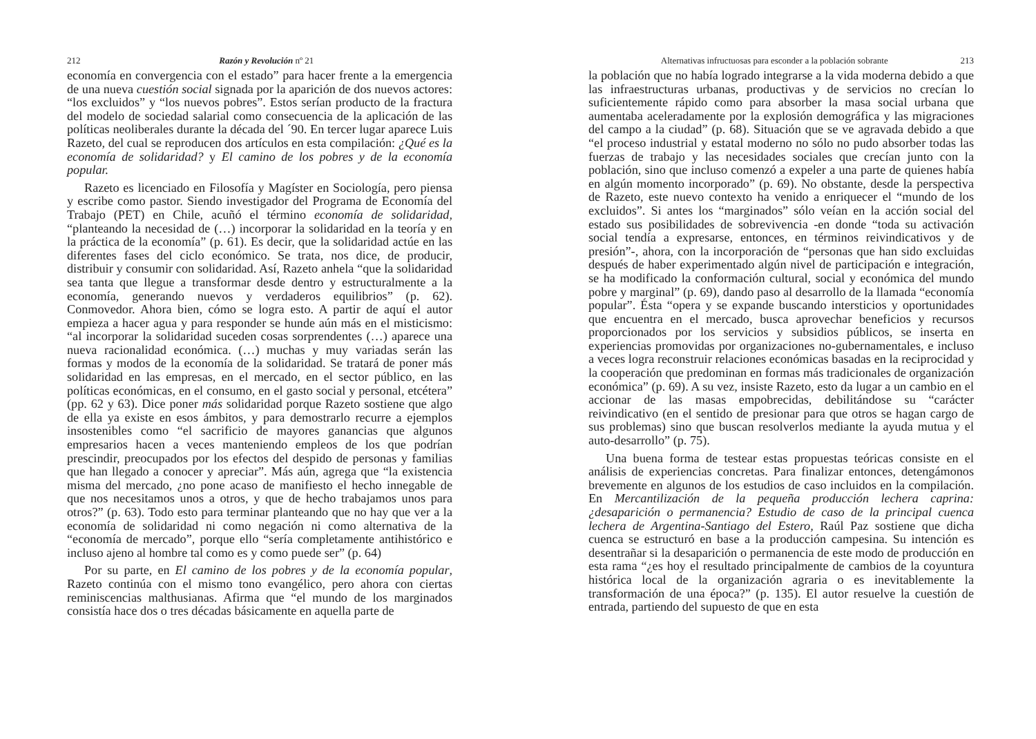212 Razón y Revolución nº 21
economía en convergencia con el estado” para hacer frente a la emergencia de una nueva cuestión social signada por la aparición de dos nuevos actores: “los excluidos” y “los nuevos pobres”. Estos serían producto de la fractura del modelo de sociedad salarial como consecuencia de la aplicación de las políticas neoliberales durante la década del ´90. En tercer lugar aparece Luis Razeto, del cual se reproducen dos artículos en esta compilación: ¿Qué es la economía de solidaridad? y El camino de los pobres y de la economía popular.
Razeto es licenciado en Filosofía y Magíster en Sociología, pero piensa y escribe como pastor. Siendo investigador del Programa de Economía del Trabajo (PET) en Chile, acuñó el término economía de solidaridad, “planteando la necesidad de (…) incorporar la solidaridad en la teoría y en la práctica de la economía” (p. 61). Es decir, que la solidaridad actúe en las diferentes fases del ciclo económico. Se trata, nos dice, de producir, distribuir y consumir con solidaridad. Así, Razeto anhela “que la solidaridad sea tanta que llegue a transformar desde dentro y estructuralmente a la economía, generando nuevos y verdaderos equilibrios” (p. 62). Conmovedor. Ahora bien, cómo se logra esto. A partir de aquí el autor empieza a hacer agua y para responder se hunde aún más en el misticismo: “al incorporar la solidaridad suceden cosas sorprendentes (…) aparece una nueva racionalidad económica. (…) muchas y muy variadas serán las formas y modos de la economía de la solidaridad. Se tratará de poner más solidaridad en las empresas, en el mercado, en el sector público, en las políticas económicas, en el consumo, en el gasto social y personal, etcétera” (pp. 62 y 63). Dice poner más solidaridad porque Razeto sostiene que algo de ella ya existe en esos ámbitos, y para demostrarlo recurre a ejemplos insostenibles como “el sacrificio de mayores ganancias que algunos empresarios hacen a veces manteniendo empleos de los que podrían prescindir, preocupados por los efectos del despido de personas y familias que han llegado a conocer y apreciar”. Más aún, agrega que “la existencia misma del mercado, ¿no pone acaso de manifiesto el hecho innegable de que nos necesitamos unos a otros, y que de hecho trabajamos unos para otros?” (p. 63). Todo esto para terminar planteando que no hay que ver a la economía de solidaridad ni como negación ni como alternativa de la “economía de mercado”, porque ello “sería completamente antihistórico e incluso ajeno al hombre tal como es y como puede ser” (p. 64)
Por su parte, en El camino de los pobres y de la economía popular, Razeto continúa con el mismo tono evangélico, pero ahora con ciertas reminiscencias malthusianas. Afirma que “el mundo de los marginados consistía hace dos o tres décadas básicamente en aquella parte de
Alternativas infructuosas para esconder a la población sobrante 213
la población que no había logrado integrarse a la vida moderna debido a que las infraestructuras urbanas, productivas y de servicios no crecían lo suficientemente rápido como para absorber la masa social urbana que aumentaba aceleradamente por la explosión demográfica y las migraciones del campo a la ciudad” (p. 68). Situación que se ve agravada debido a que “el proceso industrial y estatal moderno no sólo no pudo absorber todas las fuerzas de trabajo y las necesidades sociales que crecían junto con la población, sino que incluso comenzó a expeler a una parte de quienes había en algún momento incorporado” (p. 69). No obstante, desde la perspectiva de Razeto, este nuevo contexto ha venido a enriquecer el “mundo de los excluidos”. Si antes los “marginados” sólo veían en la acción social del estado sus posibilidades de sobrevivencia -en donde “toda su activación social tendía a expresarse, entonces, en términos reivindicativos y de presión”-, ahora, con la incorporación de “personas que han sido excluidas después de haber experimentado algún nivel de participación e integración, se ha modificado la conformación cultural, social y económica del mundo pobre y marginal” (p. 69), dando paso al desarrollo de la llamada “economía popular”. Ésta “opera y se expande buscando intersticios y oportunidades que encuentra en el mercado, busca aprovechar beneficios y recursos proporcionados por los servicios y subsidios públicos, se inserta en experiencias promovidas por organizaciones no-gubernamentales, e incluso a veces logra reconstruir relaciones económicas basadas en la reciprocidad y la cooperación que predominan en formas más tradicionales de organización económica” (p. 69). A su vez, insiste Razeto, esto da lugar a un cambio en el accionar de las masas empobrecidas, debilitándose su “carácter reivindicativo (en el sentido de presionar para que otros se hagan cargo de sus problemas) sino que buscan resolverlos mediante la ayuda mutua y el auto-desarrollo” (p. 75).
Una buena forma de testear estas propuestas teóricas consiste en el análisis de experiencias concretas. Para finalizar entonces, detengámonos brevemente en algunos de los estudios de caso incluidos en la compilación. En Mercantilización de la pequeña producción lechera caprina: ¿desaparición o permanencia? Estudio de caso de la principal cuenca lechera de Argentina-Santiago del Estero, Raúl Paz sostiene que dicha cuenca se estructuró en base a la producción campesina. Su intención es desentrañar si la desaparición o permanencia de este modo de producción en esta rama “¿es hoy el resultado principalmente de cambios de la coyuntura histórica local de la organización agraria o es inevitablemente la transformación de una época?” (p. 135). El autor resuelve la cuestión de entrada, partiendo del supuesto de que en esta